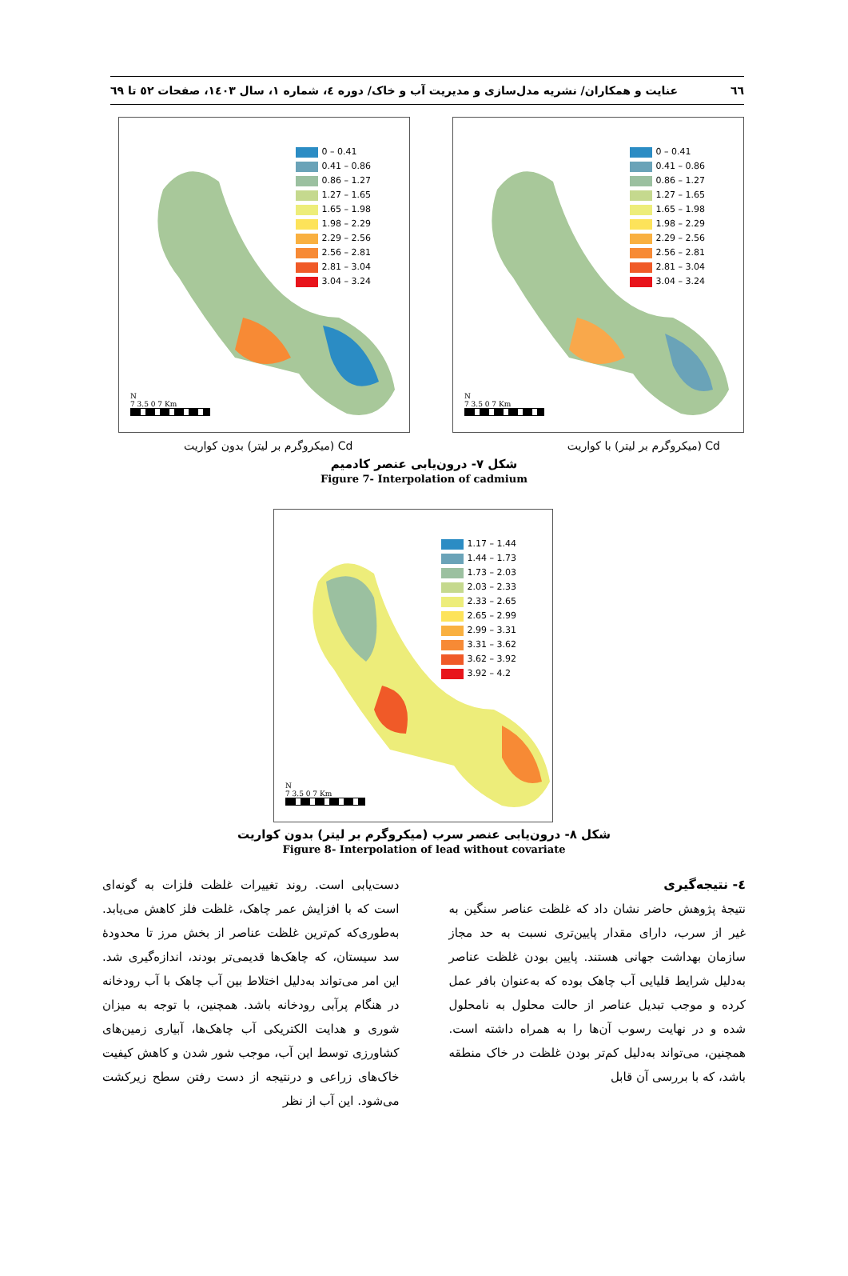٦٦ عنایت و همکاران/ نشریه مدل‌سازی و مدیریت آب و خاک/ دوره ٤، شماره ١، سال ١٤٠٣، صفحات ٥٢ تا ٦٩
0 – 0.41
0.41 – 0.86
0.86 – 1.27
1.27 – 1.65
1.65 – 1.98
1.98 – 2.29
2.29 – 2.56
2.56 – 2.81
2.81 – 3.04
3.04 – 3.24
N
7 3.5 0 7 Km
0 – 0.41
0.41 – 0.86
0.86 – 1.27
1.27 – 1.65
1.65 – 1.98
1.98 – 2.29
2.29 – 2.56
2.56 – 2.81
2.81 – 3.04
3.04 – 3.24
N
7 3.5 0 7 Km
Cd (میکروگرم بر لیتر) با کواریت Cd (میکروگرم بر لیتر) بدون کواریت
شکل ٧- درون‌یابی عنصر کادمیم
Figure 7- Interpolation of cadmium
1.17 – 1.44
1.44 – 1.73
1.73 – 2.03
2.03 – 2.33
2.33 – 2.65
2.65 – 2.99
2.99 – 3.31
3.31 – 3.62
3.62 – 3.92
3.92 – 4.2
N
7 3.5 0 7 Km
شکل ٨- درون‌یابی عنصر سرب (میکروگرم بر لیتر) بدون کواریت
Figure 8- Interpolation of lead without covariate
٤- نتیجه‌گیری
نتیجهٔ پژوهش حاضر نشان داد که غلظت عناصر سنگین به غیر از سرب، دارای مقدار پایین‌تری نسبت به حد مجاز سازمان بهداشت جهانی هستند. پایین بودن غلظت عناصر به‌دلیل شرایط قلیایی آب چاهک بوده که به‌عنوان بافر عمل کرده و موجب تبدیل عناصر از حالت محلول به نامحلول شده و در نهایت رسوب آن‌ها را به همراه داشته است. همچنین، می‌تواند به‌دلیل کم‌تر بودن غلظت در خاک منطقه باشد، که با بررسی آن قابل
دست‌یابی است. روند تغییرات غلظت فلزات به گونه‌ای است که با افزایش عمر چاهک، غلظت فلز کاهش می‌یابد. به‌طوری‌که کم‌ترین غلظت عناصر از بخش مرز تا محدودهٔ سد سیستان، که چاهک‌ها قدیمی‌تر بودند، اندازه‌گیری شد. این امر می‌تواند به‌دلیل اختلاط بین آب چاهک با آب رودخانه در هنگام پرآبی رودخانه باشد. همچنین، با توجه به میزان شوری و هدایت الکتریکی آب چاهک‌ها، آبیاری زمین‌های کشاورزی توسط این آب، موجب شور شدن و کاهش کیفیت خاک‌های زراعی و درنتیجه از دست رفتن سطح زیرکشت می‌شود. این آب از نظر